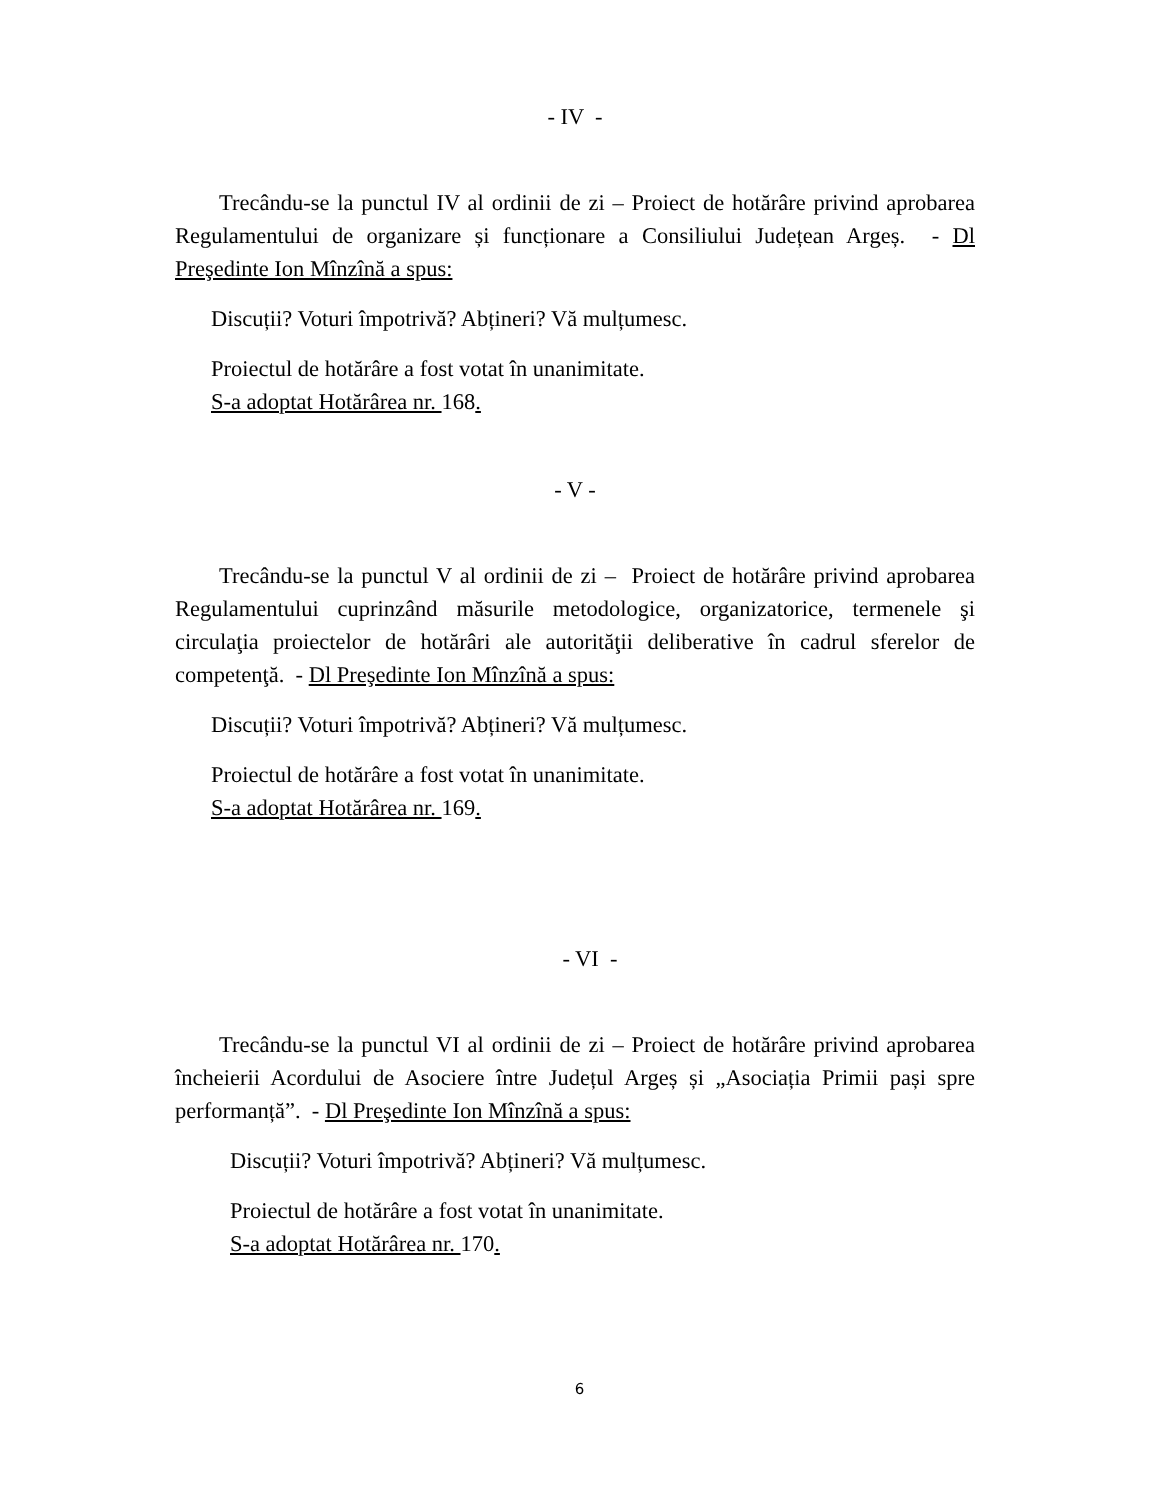- IV -
Trecându-se la punctul IV al ordinii de zi – Proiect de hotărâre privind aprobarea Regulamentului de organizare și funcționare a Consiliului Județean Argeș. - Dl Preşedinte Ion Mînzînă a spus:
Discuții? Voturi împotrivă? Abțineri? Vă mulțumesc.
Proiectul de hotărâre a fost votat în unanimitate.
S-a adoptat Hotărârea nr. 168.
- V -
Trecându-se la punctul V al ordinii de zi – Proiect de hotărâre privind aprobarea Regulamentului cuprinzând măsurile metodologice, organizatorice, termenele şi circulaţia proiectelor de hotărâri ale autorităţii deliberative în cadrul sferelor de competenţă. - Dl Preşedinte Ion Mînzînă a spus:
Discuții? Voturi împotrivă? Abțineri? Vă mulțumesc.
Proiectul de hotărâre a fost votat în unanimitate.
S-a adoptat Hotărârea nr. 169.
- VI -
Trecându-se la punctul VI al ordinii de zi – Proiect de hotărâre privind aprobarea încheierii Acordului de Asociere între Județul Argeș și „Asociația Primii pași spre performanță”. - Dl Preşedinte Ion Mînzînă a spus:
Discuții? Voturi împotrivă? Abțineri? Vă mulțumesc.
Proiectul de hotărâre a fost votat în unanimitate.
S-a adoptat Hotărârea nr. 170.
6